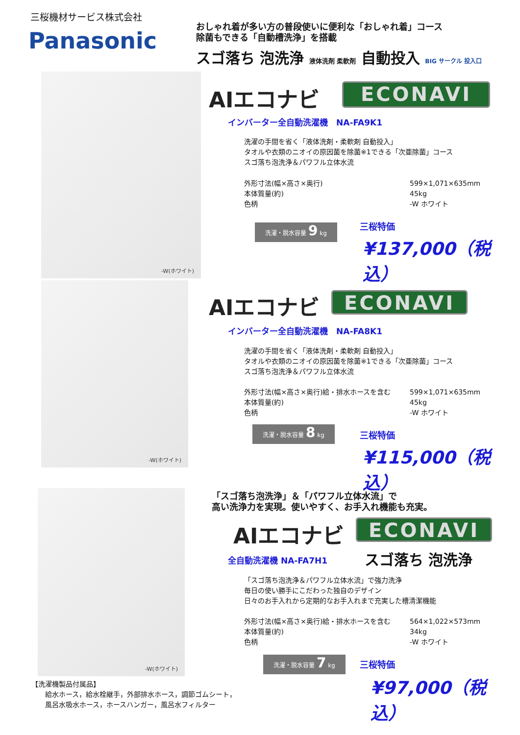三桜機材サービス株式会社
Panasonic
おしゃれ着が多い方の普段使いに便利な「おしゃれ着」コース
除菌もできる「自動槽洗浄」を搭載
スゴ落ち 泡洗浄 液体洗剤 柔軟剤 自動投入 BIG サークル 投入口
-W(ホワイト)
AIエコナビ ECONAVI
インバーター全自動洗濯機　NA-FA9K1
洗濯の手間を省く「液体洗剤・柔軟剤 自動投入」
タオルや衣類のニオイの原因菌を除菌※1できる「次亜除菌」コース
スゴ落ち泡洗浄＆パワフル立体水流
外形寸法(幅×高さ×奥行)
599×1,071×635mm
本体質量(約)
45kg
色柄
-W ホワイト
洗濯・脱水容量 9 kg 三桜特価
¥137,000（税込）
-W(ホワイト)
AIエコナビ ECONAVI
インバーター全自動洗濯機　NA-FA8K1
洗濯の手間を省く「液体洗剤・柔軟剤 自動投入」
タオルや衣類のニオイの原因菌を除菌※1できる「次亜除菌」コース
スゴ落ち泡洗浄＆パワフル立体水流
外形寸法(幅×高さ×奥行)給・排水ホースを含む
599×1,071×635mm
本体質量(約)
45kg
色柄
-W ホワイト
洗濯・脱水容量 8 kg
三桜特価
¥115,000（税込）
-W(ホワイト)
「スゴ落ち泡洗浄」＆「パワフル立体水流」で
高い洗浄力を実現。使いやすく、お手入れ機能も充実。
AIエコナビ ECONAVI
全自動洗濯機 NA-FA7H1 スゴ落ち 泡洗浄
「スゴ落ち泡洗浄＆パワフル立体水流」で強力洗浄
毎日の使い勝手にこだわった独自のデザイン
日々のお手入れから定期的なお手入れまで充実した槽清潔機能
外形寸法(幅×高さ×奥行)給・排水ホースを含む
564×1,022×573mm
本体質量(約)
34kg
色柄
-W ホワイト
洗濯・脱水容量 7 kg 三桜特価
¥97,000（税込）
【洗濯機製品付属品】
　　給水ホース，給水栓継手，外部排水ホース，調節ゴムシート，
　　風呂水吸水ホース，ホースハンガー，風呂水フィルター